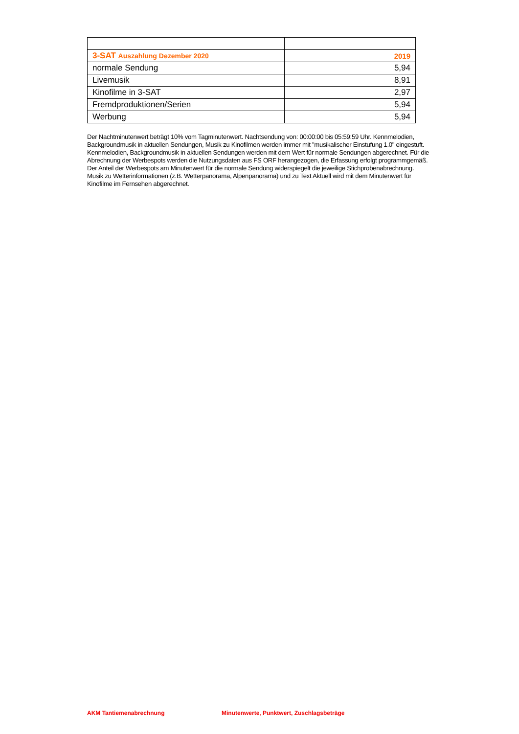| 3-SAT Auszahlung Dezember 2020 | 2019 |
| normale Sendung | 5,94 |
| Livemusik | 8,91 |
| Kinofilme in 3-SAT | 2,97 |
| Fremdproduktionen/Serien | 5,94 |
| Werbung | 5,94 |
Der Nachtminutenwert beträgt 10% vom Tagminutenwert. Nachtsendung von: 00:00:00 bis 05:59:59 Uhr. Kennmelodien, Backgroundmusik in aktuellen Sendungen, Musik zu Kinofilmen werden immer mit "musikalischer Einstufung 1.0" eingestuft. Kennmelodien, Backgroundmusik in aktuellen Sendungen werden mit dem Wert für normale Sendungen abgerechnet. Für die Abrechnung der Werbespots werden die Nutzungsdaten aus FS ORF herangezogen, die Erfassung erfolgt programmgemäß. Der Anteil der Werbespots am Minutenwert für die normale Sendung widerspiegelt die jeweilige Stichprobenabrechnung. Musik zu Wetterinformationen (z.B. Wetterpanorama, Alpenpanorama) und zu Text Aktuell wird mit dem Minutenwert für Kinofilme im Fernsehen abgerechnet.
AKM Tantiemenabrechnung Minutenwerte, Punktwert, Zuschlagsbeträge